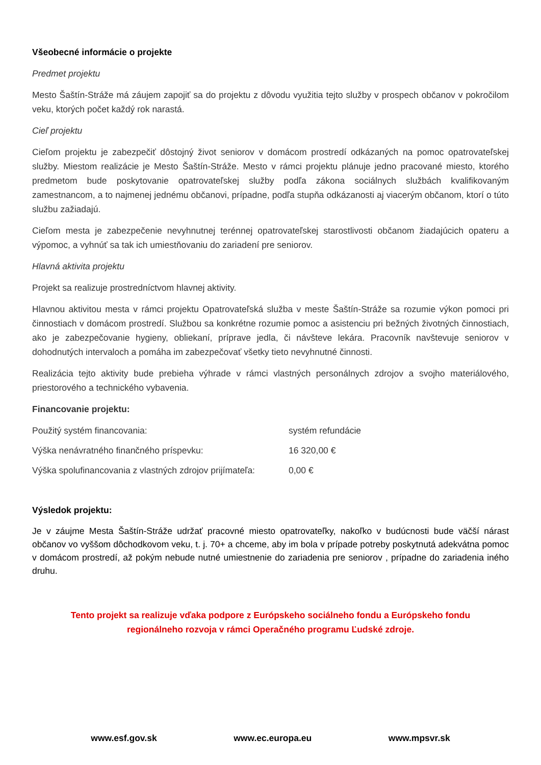Všeobecné informácie o projekte
Predmet projektu
Mesto Šaštín-Stráže má záujem zapojiť sa do projektu z dôvodu využitia tejto služby v prospech občanov v pokročilom veku, ktorých počet každý rok narastá.
Cieľ projektu
Cieľom projektu je zabezpečiť dôstojný život seniorov v domácom prostredí odkázaných na pomoc opatrovateľskej služby. Miestom realizácie je Mesto Šaštín-Stráže. Mesto v rámci projektu plánuje jedno pracované miesto, ktorého predmetom bude poskytovanie opatrovateľskej služby podľa zákona sociálnych službách kvalifikovaným zamestnancom, a to najmenej jednému občanovi, prípadne, podľa stupňa odkázanosti aj viacerým občanom, ktorí o túto službu zažiadajú.
Cieľom mesta je zabezpečenie nevyhnutnej terénnej opatrovateľskej starostlivosti občanom žiadajúcich opateru a výpomoc, a vyhnúť sa tak ich umiestňovaniu do zariadení pre seniorov.
Hlavná aktivita projektu
Projekt sa realizuje prostredníctvom hlavnej aktivity.
Hlavnou aktivitou mesta v rámci projektu Opatrovateľská služba v meste Šaštín-Stráže sa rozumie výkon pomoci pri činnostiach v domácom prostredí. Službou sa konkrétne rozumie pomoc a asistenciu pri bežných životných činnostiach, ako je zabezpečovanie hygieny, obliekaní, príprave jedla, či návšteve lekára. Pracovník navštevuje seniorov v dohodnutých intervaloch a pomáha im zabezpečovať všetky tieto nevyhnutné činnosti.
Realizácia tejto aktivity bude prebieha výhrade v rámci vlastných personálnych zdrojov a svojho materiálového, priestorového a technického vybavenia.
Financovanie projektu:
Použitý systém financovania: systém refundácie
Výška nenávratného finančného príspevku: 16 320,00 €
Výška spolufinancovania z vlastných zdrojov prijímateľa: 0,00 €
Výsledok projektu:
Je v záujme Mesta Šaštín-Stráže udržať pracovné miesto opatrovateľky, nakoľko v budúcnosti bude väčší nárast občanov vo vyššom dôchodkovom veku, t. j. 70+ a chceme, aby im bola v prípade potreby poskytnutá adekvátna pomoc v domácom prostredí, až pokým nebude nutné umiestnenie do zariadenia pre seniorov , prípadne do zariadenia iného druhu.
Tento projekt sa realizuje vďaka podpore z Európskeho sociálneho fondu a Európskeho fondu
regionálneho rozvoja v rámci Operačného programu Ľudské zdroje.
www.esf.gov.sk www.ec.europa.eu www.mpsvr.sk